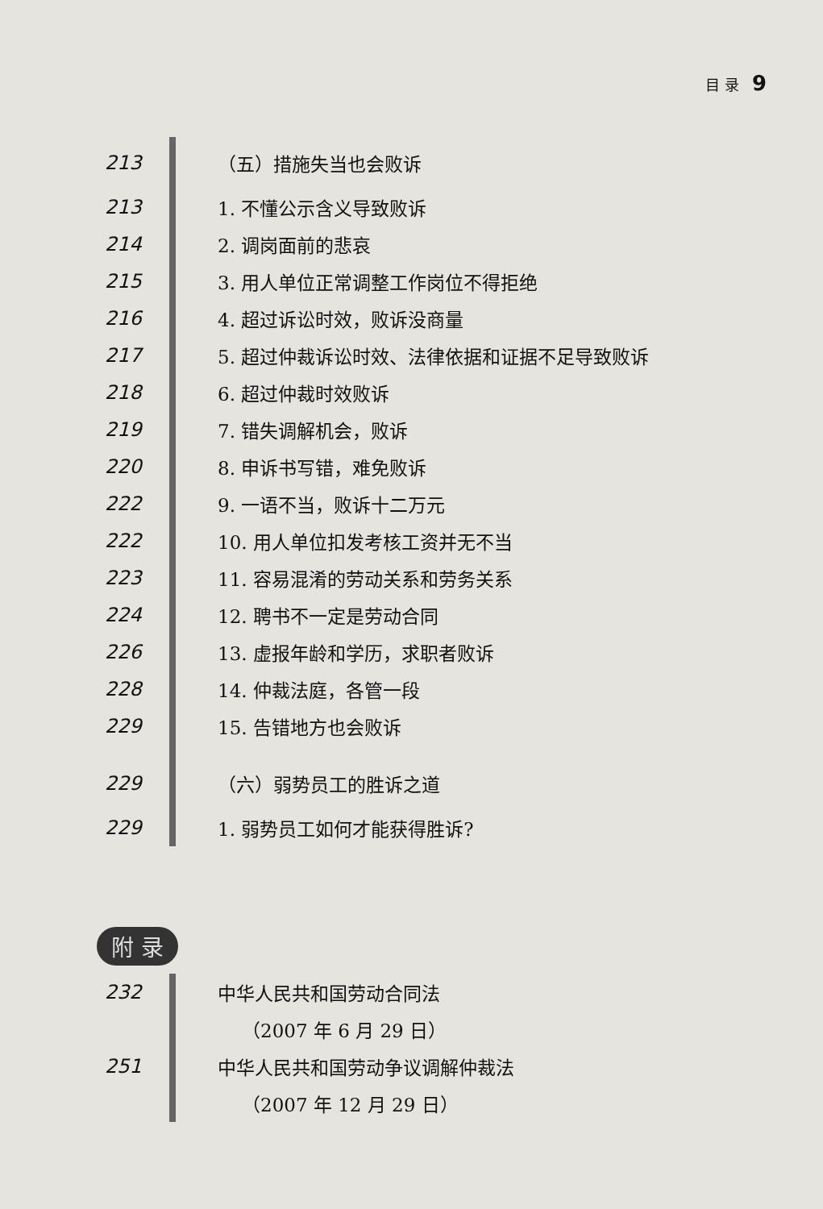目 录 9
213 （五）措施失当也会败诉
213 1. 不懂公示含义导致败诉
214 2. 调岗面前的悲哀
215 3. 用人单位正常调整工作岗位不得拒绝
216 4. 超过诉讼时效，败诉没商量
217 5. 超过仲裁诉讼时效、法律依据和证据不足导致败诉
218 6. 超过仲裁时效败诉
219 7. 错失调解机会，败诉
220 8. 申诉书写错，难免败诉
222 9. 一语不当，败诉十二万元
222 10. 用人单位扣发考核工资并无不当
223 11. 容易混淆的劳动关系和劳务关系
224 12. 聘书不一定是劳动合同
226 13. 虚报年龄和学历，求职者败诉
228 14. 仲裁法庭，各管一段
229 15. 告错地方也会败诉
229 （六）弱势员工的胜诉之道
229 1. 弱势员工如何才能获得胜诉?
附 录
232 中华人民共和国劳动合同法
（2007 年 6 月 29 日）
251 中华人民共和国劳动争议调解仲裁法
（2007 年 12 月 29 日）